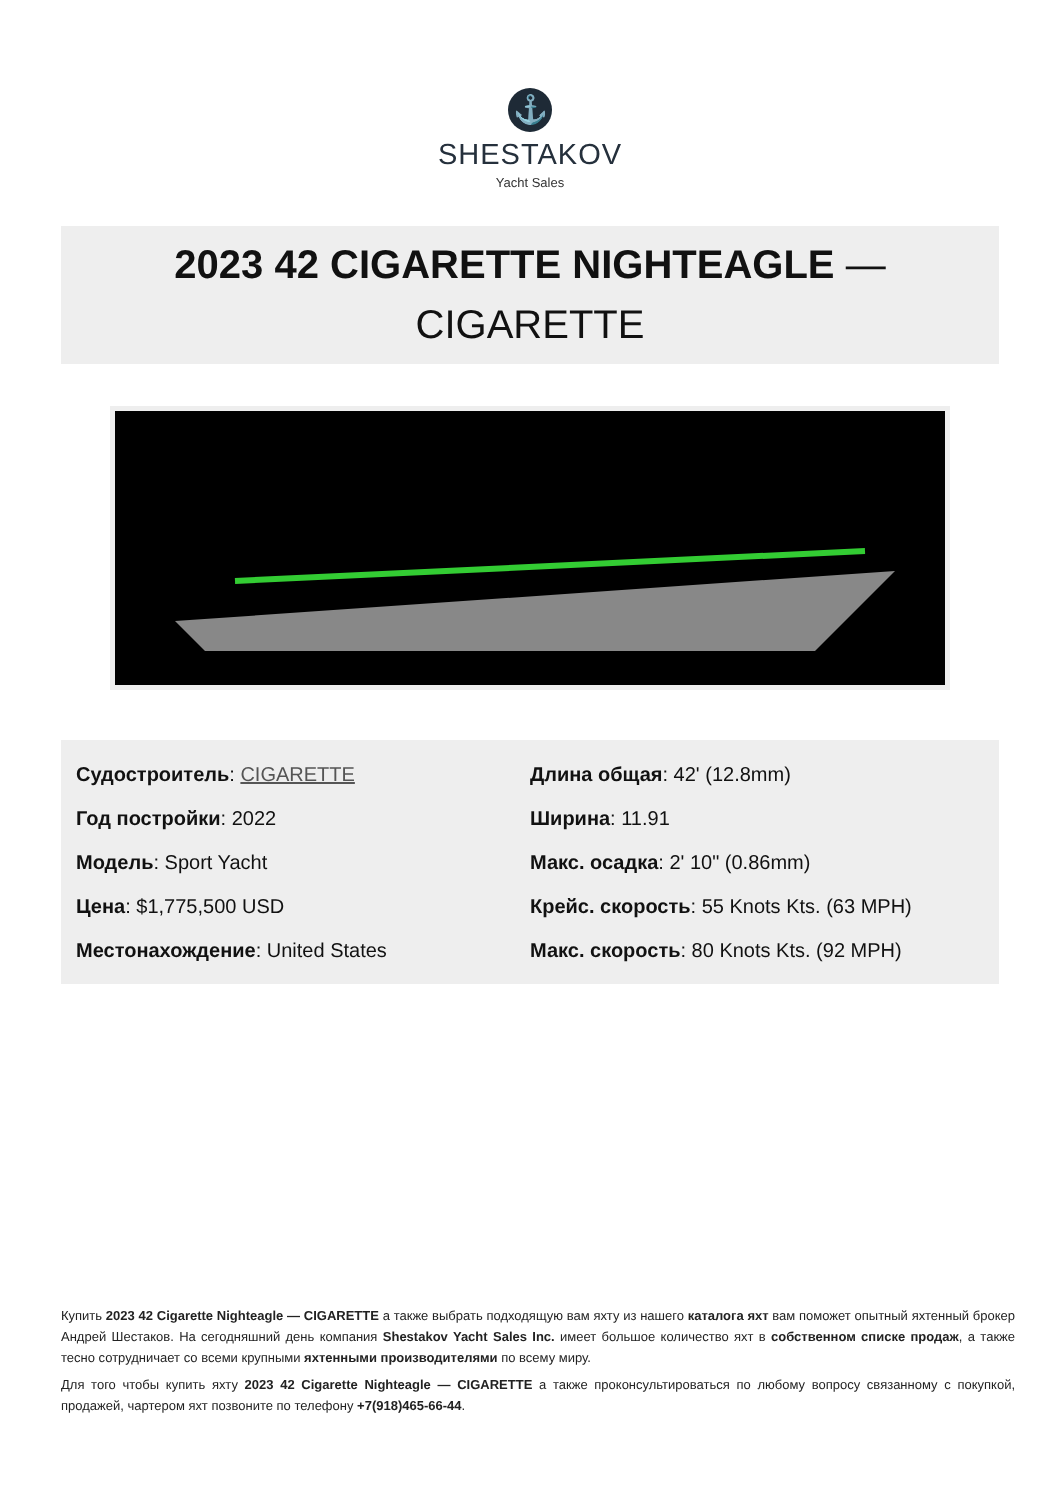⚓
SHESTAKOV
Yacht Sales
2023 42 CIGARETTE NIGHTEAGLE —
CIGARETTE
Судостроитель: CIGARETTE
Год постройки: 2022
Модель: Sport Yacht
Цена: $1,775,500 USD
Местонахождение: United States
Длина общая: 42' (12.8mm)
Ширина: 11.91
Макс. осадка: 2' 10" (0.86mm)
Крейс. скорость: 55 Knots Kts. (63 MPH)
Макс. скорость: 80 Knots Kts. (92 MPH)
Купить 2023 42 Cigarette Nighteagle — CIGARETTE а также выбрать подходящую вам яхту из нашего каталога яхт вам поможет опытный яхтенный брокер Андрей Шестаков. На сегодняшний день компания Shestakov Yacht Sales Inc. имеет большое количество яхт в собственном списке продаж, а также тесно сотрудничает со всеми крупными яхтенными производителями по всему миру.
Для того чтобы купить яхту 2023 42 Cigarette Nighteagle — CIGARETTE а также проконсультироваться по любому вопросу связанному с покупкой, продажей, чартером яхт позвоните по телефону +7(918)465-66-44.